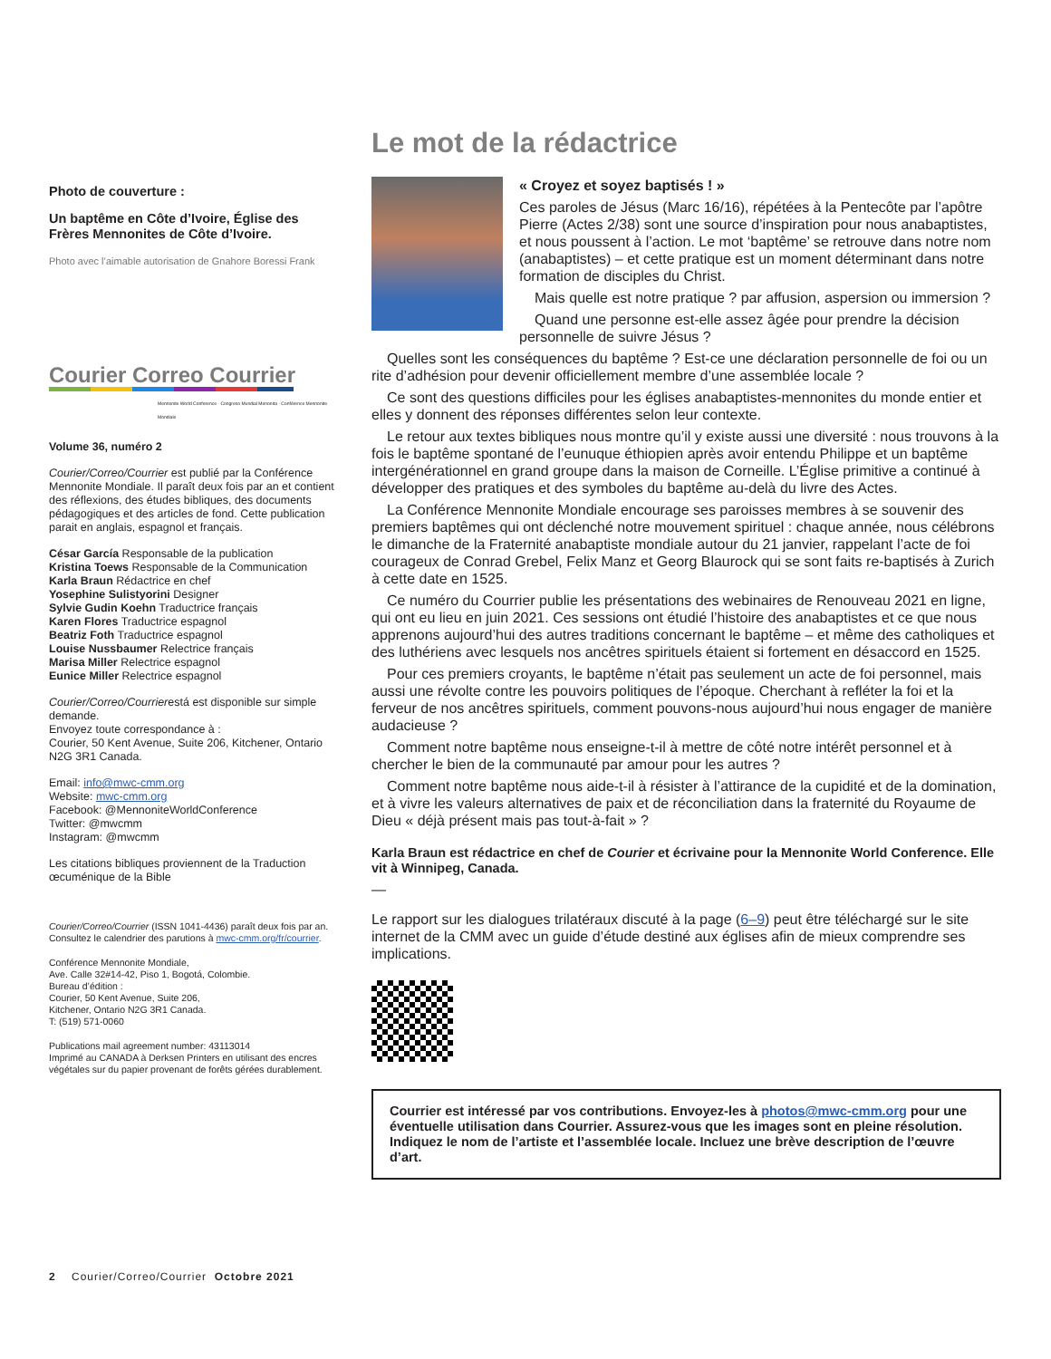Photo de couverture :
Un baptême en Côte d’Ivoire, Église des Frères Mennonites de Côte d’Ivoire.
Photo avec l’aimable autorisation de Gnahore Boressi Frank
Courier Correo Courrier
Mennonite World Conference · Congreso Mundial Menonita · Conférence Mennonite Mondiale
Volume 36, numéro 2
Courier/Correo/Courrier est publié par la Conférence Mennonite Mondiale. Il paraît deux fois par an et contient des réflexions, des études bibliques, des documents pédagogiques et des articles de fond. Cette publication parait en anglais, espagnol et français.
César García Responsable de la publication
Kristina Toews Responsable de la Communication
Karla Braun Rédactrice en chef
Yosephine Sulistyorini Designer
Sylvie Gudin Koehn Traductrice français
Karen Flores Traductrice espagnol
Beatriz Foth Traductrice espagnol
Louise Nussbaumer Relectrice français
Marisa Miller Relectrice espagnol
Eunice Miller Relectrice espagnol
Courier/Correo/Courrierestá est disponible sur simple demande.
Envoyez toute correspondance à :
Courier, 50 Kent Avenue, Suite 206, Kitchener, Ontario N2G 3R1 Canada.
Email: info@mwc-cmm.org
Website: mwc-cmm.org
Facebook: @MennoniteWorldConference
Twitter: @mwcmm
Instagram: @mwcmm
Les citations bibliques proviennent de la Traduction œcuménique de la Bible
Courier/Correo/Courrier (ISSN 1041-4436) paraît deux fois par an. Consultez le calendrier des parutions à mwc-cmm.org/fr/courrier.
Conférence Mennonite Mondiale,
Ave. Calle 32#14-42, Piso 1, Bogotá, Colombie.
Bureau d’édition :
Courier, 50 Kent Avenue, Suite 206,
Kitchener, Ontario N2G 3R1 Canada.
T: (519) 571-0060
Publications mail agreement number: 43113014
Imprimé au CANADA à Derksen Printers en utilisant des encres végétales sur du papier provenant de forêts gérées durablement.
Le mot de la rédactrice
« Croyez et soyez baptisés ! »
Ces paroles de Jésus (Marc 16/16), répétées à la Pentecôte par l’apôtre Pierre (Actes 2/38) sont une source d’inspiration pour nous anabaptistes, et nous poussent à l’action. Le mot ‘baptême’ se retrouve dans notre nom (anabaptistes) – et cette pratique est un moment déterminant dans notre formation de disciples du Christ.
Mais quelle est notre pratique ? par affusion, aspersion ou immersion ?
Quand une personne est-elle assez âgée pour prendre la décision personnelle de suivre Jésus ?
Quelles sont les conséquences du baptême ? Est-ce une déclaration personnelle de foi ou un rite d’adhésion pour devenir officiellement membre d’une assemblée locale ?
Ce sont des questions difficiles pour les églises anabaptistes-mennonites du monde entier et elles y donnent des réponses différentes selon leur contexte.
Le retour aux textes bibliques nous montre qu’il y existe aussi une diversité : nous trouvons à la fois le baptême spontané de l’eunuque éthiopien après avoir entendu Philippe et un baptême intergénérationnel en grand groupe dans la maison de Corneille. L’Église primitive a continué à développer des pratiques et des symboles du baptême au-delà du livre des Actes.
La Conférence Mennonite Mondiale encourage ses paroisses membres à se souvenir des premiers baptêmes qui ont déclenché notre mouvement spirituel : chaque année, nous célébrons le dimanche de la Fraternité anabaptiste mondiale autour du 21 janvier, rappelant l’acte de foi courageux de Conrad Grebel, Felix Manz et Georg Blaurock qui se sont faits re-baptisés à Zurich à cette date en 1525.
Ce numéro du Courrier publie les présentations des webinaires de Renouveau 2021 en ligne, qui ont eu lieu en juin 2021. Ces sessions ont étudié l’histoire des anabaptistes et ce que nous apprenons aujourd’hui des autres traditions concernant le baptême – et même des catholiques et des luthériens avec lesquels nos ancêtres spirituels étaient si fortement en désaccord en 1525.
Pour ces premiers croyants, le baptême n’était pas seulement un acte de foi personnel, mais aussi une révolte contre les pouvoirs politiques de l’époque. Cherchant à refléter la foi et la ferveur de nos ancêtres spirituels, comment pouvons-nous aujourd’hui nous engager de manière audacieuse ?
Comment notre baptême nous enseigne-t-il à mettre de côté notre intérêt personnel et à chercher le bien de la communauté par amour pour les autres ?
Comment notre baptême nous aide-t-il à résister à l’attirance de la cupidité et de la domination, et à vivre les valeurs alternatives de paix et de réconciliation dans la fraternité du Royaume de Dieu « déjà présent mais pas tout-à-fait » ?
Karla Braun est rédactrice en chef de Courier et écrivaine pour la Mennonite World Conference. Elle vit à Winnipeg, Canada.
—
Le rapport sur les dialogues trilatéraux discuté à la page (6–9) peut être téléchargé sur le site internet de la CMM avec un guide d’étude destiné aux églises afin de mieux comprendre ses implications.
Courrier est intéressé par vos contributions. Envoyez-les à photos@mwc-cmm.org pour une éventuelle utilisation dans Courrier. Assurez-vous que les images sont en pleine résolution. Indiquez le nom de l’artiste et l’assemblée locale. Incluez une brève description de l’œuvre d’art.
2 Courier/Correo/Courrier Octobre 2021